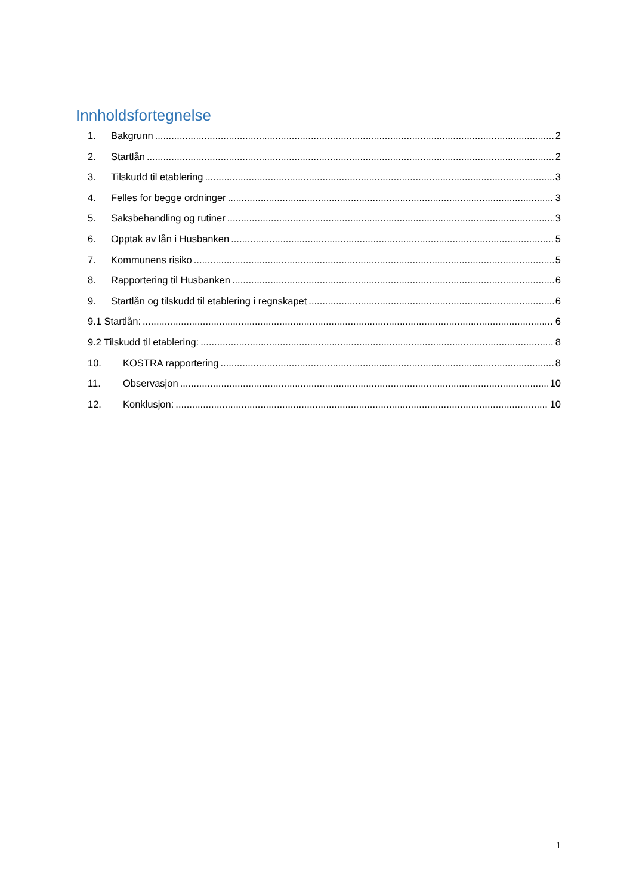Innholdsfortegnelse
1. Bakgrunn 2
2. Startlån 2
3. Tilskudd til etablering 3
4. Felles for begge ordninger 3
5. Saksbehandling og rutiner 3
6. Opptak av lån i Husbanken 5
7. Kommunens risiko 5
8. Rapportering til Husbanken 6
9. Startlån og tilskudd til etablering i regnskapet 6
9.1 Startlån: 6
9.2 Tilskudd til etablering: 8
10. KOSTRA rapportering 8
11. Observasjon 10
12. Konklusjon: 10
1